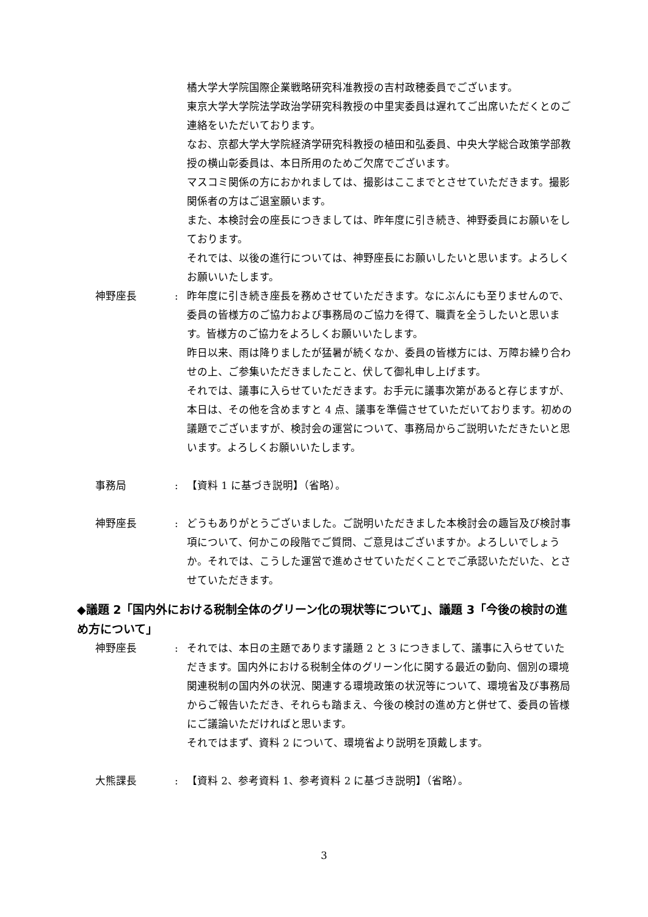橘大学大学院国際企業戦略研究科准教授の吉村政穂委員でございます。
東京大学大学院法学政治学研究科教授の中里実委員は遅れてご出席いただくとのご連絡をいただいております。
なお、京都大学大学院経済学研究科教授の植田和弘委員、中央大学総合政策学部教授の横山彰委員は、本日所用のためご欠席でございます。
マスコミ関係の方におかれましては、撮影はここまでとさせていただきます。撮影関係者の方はご退室願います。
また、本検討会の座長につきましては、昨年度に引き続き、神野委員にお願いをしております。
それでは、以後の進行については、神野座長にお願いしたいと思います。よろしくお願いいたします。
神野座長 : 昨年度に引き続き座長を務めさせていただきます。なにぶんにも至りませんので、委員の皆様方のご協力および事務局のご協力を得て、職責を全うしたいと思います。皆様方のご協力をよろしくお願いいたします。
昨日以来、雨は降りましたが猛暑が続くなか、委員の皆様方には、万障お繰り合わせの上、ご参集いただきましたこと、伏して御礼申し上げます。
それでは、議事に入らせていただきます。お手元に議事次第があると存じますが、本日は、その他を含めますと 4 点、議事を準備させていただいております。初めの議題でございますが、検討会の運営について、事務局からご説明いただきたいと思います。よろしくお願いいたします。
事務局 : 【資料 1 に基づき説明】（省略）。
神野座長 : どうもありがとうございました。ご説明いただきました本検討会の趣旨及び検討事項について、何かこの段階でご質問、ご意見はございますか。よろしいでしょうか。それでは、こうした運営で進めさせていただくことでご承認いただいた、とさせていただきます。
◆議題 2「国内外における税制全体のグリーン化の現状等について」、議題 3「今後の検討の進め方について」
神野座長 : それでは、本日の主題であります議題 2 と 3 につきまして、議事に入らせていただきます。国内外における税制全体のグリーン化に関する最近の動向、個別の環境関連税制の国内外の状況、関連する環境政策の状況等について、環境省及び事務局からご報告いただき、それらも踏まえ、今後の検討の進め方と併せて、委員の皆様にご議論いただければと思います。
それではまず、資料 2 について、環境省より説明を頂戴します。
大熊課長 : 【資料 2、参考資料 1、参考資料 2 に基づき説明】（省略）。
3